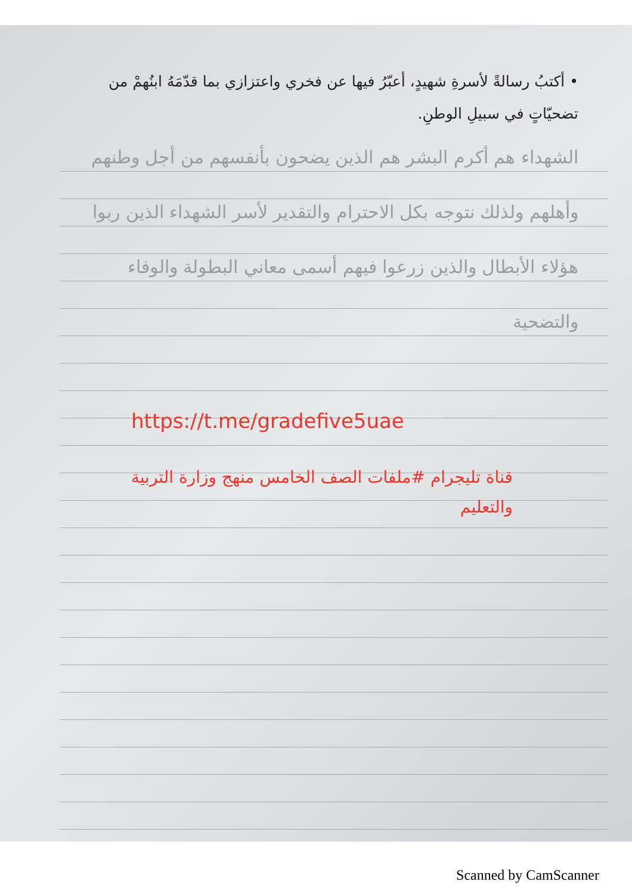• أكتبُ رسالةً لأسرةِ شهيدٍ، أعبّرُ فيها عن فخري واعتزازي بما قدّمَهُ ابنُهمْ من تضحيّاتٍ في سبيلِ الوطنِ.
الشهداء هم أكرم البشر هم الذين يضحون بأنفسهم من أجل وطنهم وأهلهم ولذلك نتوجه بكل الاحترام والتقدير لأسر الشهداء الذين ربوا هؤلاء الأبطال والذين زرعوا فيهم أسمى معاني البطولة والوفاء والتضحية
https://t.me/gradefive5uae
قناة تليجرام #ملفات الصف الخامس منهج وزارة التربية والتعليم
Scanned by CamScanner